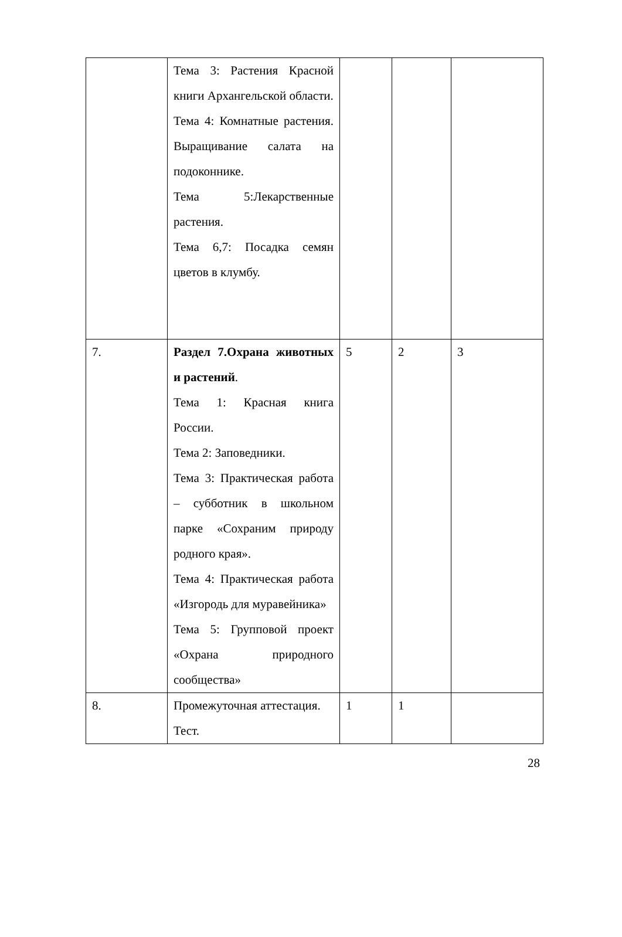| | Тема 3: Растения Красной книги Архангельской области. Тема 4: Комнатные растения. Выращивание салата на подоконнике. Тема 5:Лекарственные растения. Тема 6,7: Посадка семян цветов в клумбу. | | | |
| 7. | Раздел 7.Охрана животных и растений . Тема 1: Красная книга России. Тема 2: Заповедники. Тема 3: Практическая работа – субботник в школьном парке «Сохраним природу родного края». Тема 4: Практическая работа «Изгородь для муравейника» Тема 5: Групповой проект «Охрана природного сообщества» | 5 | 2 | 3 |
| 8. | Промежуточная аттестация. Тест. | 1 | 1 | |
28